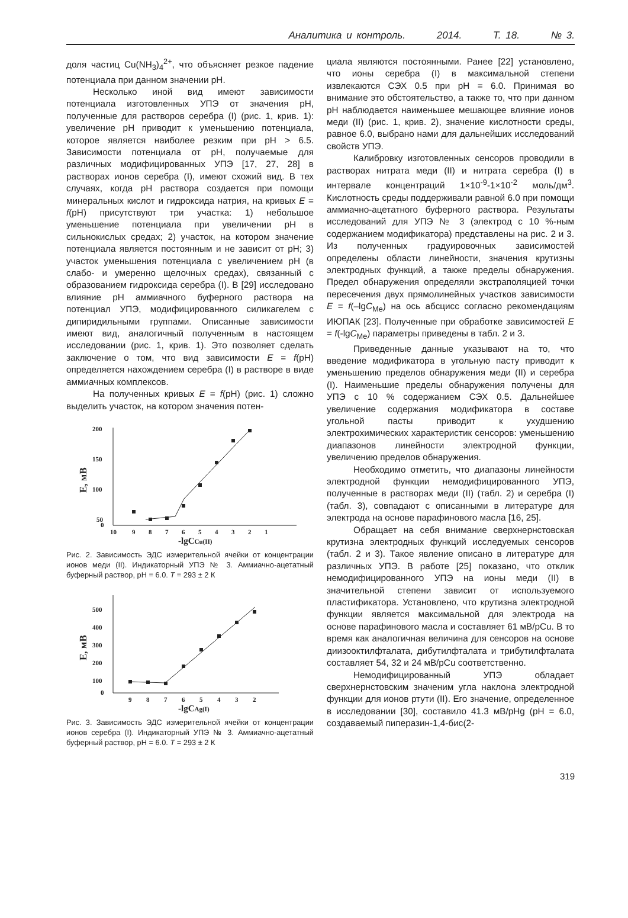Аналитика и контроль. 2014. Т. 18. № 3.
доля частиц Cu(NH<sub>3</sub>)<sub>4</sub><sup>2+</sup>, что объясняет резкое падение потенциала при данном значении pH.
Несколько иной вид имеют зависимости потенциала изготовленных УПЭ от значения pH, полученные для растворов серебра (I) (рис. 1, крив. 1): увеличение pH приводит к уменьшению потенциала, которое является наиболее резким при pH > 6.5. Зависимости потенциала от pH, получаемые для различных модифицированных УПЭ [17, 27, 28] в растворах ионов серебра (I), имеют схожий вид. В тех случаях, когда pH раствора создается при помощи минеральных кислот и гидроксида натрия, на кривых E = f(pH) присутствуют три участка: 1) небольшое уменьшение потенциала при увеличении pH в сильнокислых средах; 2) участок, на котором значение потенциала является постоянным и не зависит от pH; 3) участок уменьшения потенциала с увеличением pH (в слабо- и умеренно щелочных средах), связанный с образованием гидроксида серебра (I). В [29] исследовано влияние pH аммиачного буферного раствора на потенциал УПЭ, модифицированного силикагелем с дипиридильными группами. Описанные зависимости имеют вид, аналогичный полученным в настоящем исследовании (рис. 1, крив. 1). Это позволяет сделать заключение о том, что вид зависимости E = f(pH) определяется нахождением серебра (I) в растворе в виде аммиачных комплексов.
На полученных кривых E = f(pH) (рис. 1) сложно выделить участок, на котором значения потен-
200
150
100
50
0
10
9
8
7
6
5
4
3
2
1
-lgCCu(II)
E, мВ
Рис. 2. Зависимость ЭДС измерительной ячейки от концентрации ионов меди (II). Индикаторный УПЭ № 3. Аммиачно-ацетатный буферный раствор, pH = 6.0. T = 293 ± 2 К
500
400
300
200
100
0
9
8
7
6
5
4
3
2
-lgCAg(I)
E, мВ
Рис. 3. Зависимость ЭДС измерительной ячейки от концентрации ионов серебра (I). Индикаторный УПЭ № 3. Аммиачно-ацетатный буферный раствор, pH = 6.0. T = 293 ± 2 К
циала являются постоянными. Ранее [22] установлено, что ионы серебра (I) в максимальной степени извлекаются СЭХ 0.5 при pH = 6.0. Принимая во внимание это обстоятельство, а также то, что при данном pH наблюдается наименьшее мешающее влияние ионов меди (II) (рис. 1, крив. 2), значение кислотности среды, равное 6.0, выбрано нами для дальнейших исследований свойств УПЭ.
Калибровку изготовленных сенсоров проводили в растворах нитрата меди (II) и нитрата серебра (I) в интервале концентраций 1×10<sup>-9</sup>-1×10<sup>-2</sup> моль/дм<sup>3</sup>. Кислотность среды поддерживали равной 6.0 при помощи аммиачно-ацетатного буферного раствора. Результаты исследований для УПЭ № 3 (электрод с 10 %-ным содержанием модификатора) представлены на рис. 2 и 3. Из полученных градуировочных зависимостей определены области линейности, значения крутизны электродных функций, а также пределы обнаружения. Предел обнаружения определяли экстраполяцией точки пересечения двух прямолинейных участков зависимости E = f(–lgC<sub>Me</sub>) на ось абсцисс согласно рекомендациям ИЮПАК [23]. Полученные при обработке зависимостей E = f(-lgC<sub>Me</sub>) параметры приведены в табл. 2 и 3.
Приведенные данные указывают на то, что введение модификатора в угольную пасту приводит к уменьшению пределов обнаружения меди (II) и серебра (I). Наименьшие пределы обнаружения получены для УПЭ с 10 % содержанием СЭХ 0.5. Дальнейшее увеличение содержания модификатора в составе угольной пасты приводит к ухудшению электрохимических характеристик сенсоров: уменьшению диапазонов линейности электродной функции, увеличению пределов обнаружения.
Необходимо отметить, что диапазоны линейности электродной функции немодифицированного УПЭ, полученные в растворах меди (II) (табл. 2) и серебра (I) (табл. 3), совпадают с описанными в литературе для электрода на основе парафинового масла [16, 25].
Обращает на себя внимание сверхнернстовская крутизна электродных функций исследуемых сенсоров (табл. 2 и 3). Такое явление описано в литературе для различных УПЭ. В работе [25] показано, что отклик немодифицированного УПЭ на ионы меди (II) в значительной степени зависит от используемого пластификатора. Установлено, что крутизна электродной функции является максимальной для электрода на основе парафинового масла и составляет 61 мВ/pCu. В то время как аналогичная величина для сенсоров на основе диизооктилфталата, дибутилфталата и трибутилфталата составляет 54, 32 и 24 мВ/pCu соответственно.
Немодифицированный УПЭ обладает сверхнернстовским значеним угла наклона электродной функции для ионов ртути (II). Его значение, определенное в исследовании [30], составило 41.3 мВ/pHg (pH = 6.0, создаваемый пиперазин-1,4-бис(2-
319